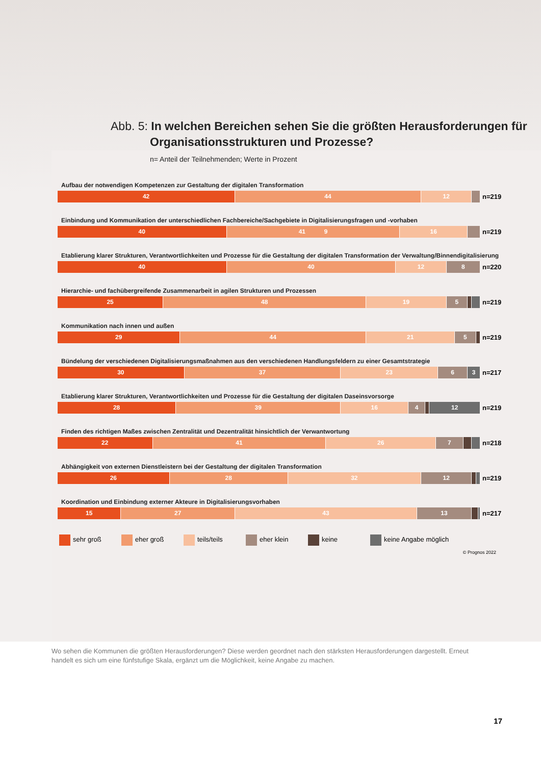Abb. 5: In welchen Bereichen sehen Sie die größten Herausforderungen für Organisationsstrukturen und Prozesse?
n= Anteil der Teilnehmenden; Werte in Prozent
Aufbau der notwendigen Kompetenzen zur Gestaltung der digitalen Transformation
42 44 12
n=219
Einbindung und Kommunikation der unterschiedlichen Fachbereiche/Sachgebiete in Digitalisierungsfragen und -vorhaben
40 41 9 16
n=219
Etablierung klarer Strukturen, Verantwortlichkeiten und Prozesse für die Gestaltung der digitalen Transformation der Verwaltung/Binnendigitalisierung
40 40 12 8
n=220
Hierarchie- und fachübergreifende Zusammenarbeit in agilen Strukturen und Prozessen
25 48 19 5
n=219
Kommunikation nach innen und außen
29 44 21 5
n=219
Bündelung der verschiedenen Digitalisierungsmaßnahmen aus den verschiedenen Handlungsfeldern zu einer Gesamtstrategie
30 37 23 6 3
n=217
Etablierung klarer Strukturen, Verantwortlichkeiten und Prozesse für die Gestaltung der digitalen Daseinsvorsorge
28 39 16 4 12
n=219
Finden des richtigen Maßes zwischen Zentralität und Dezentralität hinsichtlich der Verwantwortung
22 41 26 7
n=218
Abhängigkeit von externen Dienstleistern bei der Gestaltung der digitalen Transformation
26 28 32 12
n=219
Koordination und Einbindung externer Akteure in Digitalisierungsvorhaben
15 27 43 13
n=217
sehr groß eher groß teils/teils eher klein keine keine Angabe möglich
© Prognos 2022
Wo sehen die Kommunen die größten Herausforderungen? Diese werden geordnet nach den stärksten Herausforderungen dargestellt. Erneut handelt es sich um eine fünfstufige Skala, ergänzt um die Möglichkeit, keine Angabe zu machen.
17